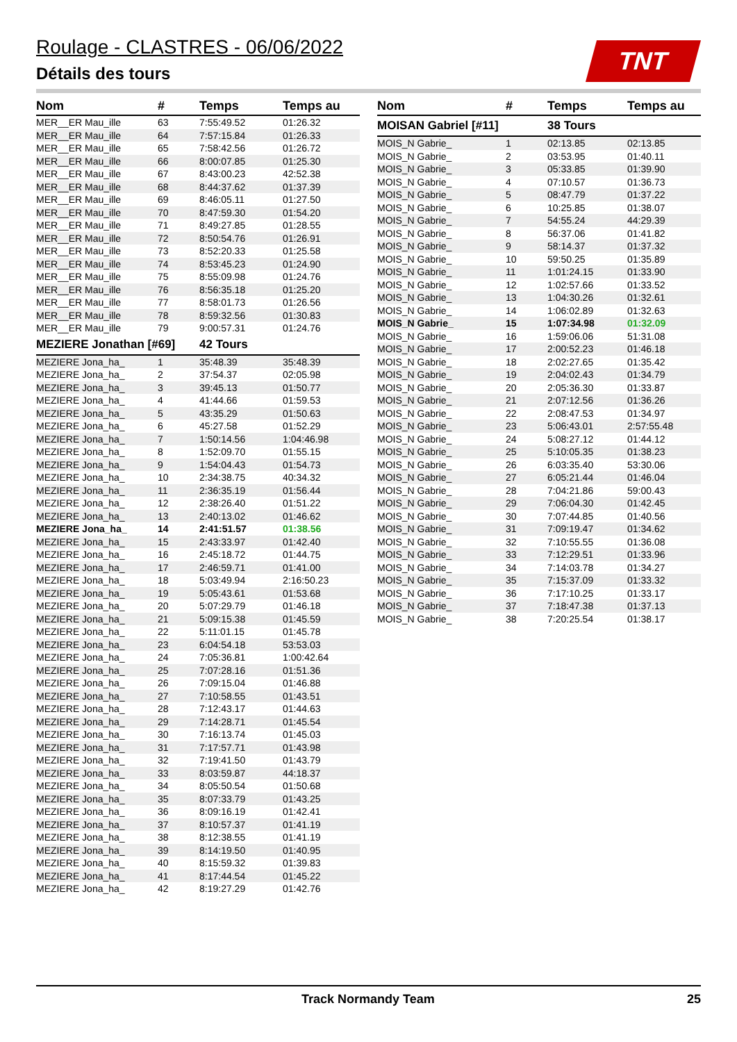Roulage - CLASTRES - 06/06/2022
Détails des tours
TNT
| Nom | # | Temps | Temps au |
| --- | --- | --- | --- |
| MER__ER Mau_ille | 63 | 7:55:49.52 | 01:26.32 |
| MER__ER Mau_ille | 64 | 7:57:15.84 | 01:26.33 |
| MER__ER Mau_ille | 65 | 7:58:42.56 | 01:26.72 |
| MER__ER Mau_ille | 66 | 8:00:07.85 | 01:25.30 |
| MER__ER Mau_ille | 67 | 8:43:00.23 | 42:52.38 |
| MER__ER Mau_ille | 68 | 8:44:37.62 | 01:37.39 |
| MER__ER Mau_ille | 69 | 8:46:05.11 | 01:27.50 |
| MER__ER Mau_ille | 70 | 8:47:59.30 | 01:54.20 |
| MER__ER Mau_ille | 71 | 8:49:27.85 | 01:28.55 |
| MER__ER Mau_ille | 72 | 8:50:54.76 | 01:26.91 |
| MER__ER Mau_ille | 73 | 8:52:20.33 | 01:25.58 |
| MER__ER Mau_ille | 74 | 8:53:45.23 | 01:24.90 |
| MER__ER Mau_ille | 75 | 8:55:09.98 | 01:24.76 |
| MER__ER Mau_ille | 76 | 8:56:35.18 | 01:25.20 |
| MER__ER Mau_ille | 77 | 8:58:01.73 | 01:26.56 |
| MER__ER Mau_ille | 78 | 8:59:32.56 | 01:30.83 |
| MER__ER Mau_ille | 79 | 9:00:57.31 | 01:24.76 |
| MEZIERE Jonathan [#69] | | 42 Tours | |
| MEZIERE Jona_ha_ | 1 | 35:48.39 | 35:48.39 |
| MEZIERE Jona_ha_ | 2 | 37:54.37 | 02:05.98 |
| MEZIERE Jona_ha_ | 3 | 39:45.13 | 01:50.77 |
| MEZIERE Jona_ha_ | 4 | 41:44.66 | 01:59.53 |
| MEZIERE Jona_ha_ | 5 | 43:35.29 | 01:50.63 |
| MEZIERE Jona_ha_ | 6 | 45:27.58 | 01:52.29 |
| MEZIERE Jona_ha_ | 7 | 1:50:14.56 | 1:04:46.98 |
| MEZIERE Jona_ha_ | 8 | 1:52:09.70 | 01:55.15 |
| MEZIERE Jona_ha_ | 9 | 1:54:04.43 | 01:54.73 |
| MEZIERE Jona_ha_ | 10 | 2:34:38.75 | 40:34.32 |
| MEZIERE Jona_ha_ | 11 | 2:36:35.19 | 01:56.44 |
| MEZIERE Jona_ha_ | 12 | 2:38:26.40 | 01:51.22 |
| MEZIERE Jona_ha_ | 13 | 2:40:13.02 | 01:46.62 |
| MEZIERE Jona_ha_ | 14 | 2:41:51.57 | 01:38.56 |
| MEZIERE Jona_ha_ | 15 | 2:43:33.97 | 01:42.40 |
| MEZIERE Jona_ha_ | 16 | 2:45:18.72 | 01:44.75 |
| MEZIERE Jona_ha_ | 17 | 2:46:59.71 | 01:41.00 |
| MEZIERE Jona_ha_ | 18 | 5:03:49.94 | 2:16:50.23 |
| MEZIERE Jona_ha_ | 19 | 5:05:43.61 | 01:53.68 |
| MEZIERE Jona_ha_ | 20 | 5:07:29.79 | 01:46.18 |
| MEZIERE Jona_ha_ | 21 | 5:09:15.38 | 01:45.59 |
| MEZIERE Jona_ha_ | 22 | 5:11:01.15 | 01:45.78 |
| MEZIERE Jona_ha_ | 23 | 6:04:54.18 | 53:53.03 |
| MEZIERE Jona_ha_ | 24 | 7:05:36.81 | 1:00:42.64 |
| MEZIERE Jona_ha_ | 25 | 7:07:28.16 | 01:51.36 |
| MEZIERE Jona_ha_ | 26 | 7:09:15.04 | 01:46.88 |
| MEZIERE Jona_ha_ | 27 | 7:10:58.55 | 01:43.51 |
| MEZIERE Jona_ha_ | 28 | 7:12:43.17 | 01:44.63 |
| MEZIERE Jona_ha_ | 29 | 7:14:28.71 | 01:45.54 |
| MEZIERE Jona_ha_ | 30 | 7:16:13.74 | 01:45.03 |
| MEZIERE Jona_ha_ | 31 | 7:17:57.71 | 01:43.98 |
| MEZIERE Jona_ha_ | 32 | 7:19:41.50 | 01:43.79 |
| MEZIERE Jona_ha_ | 33 | 8:03:59.87 | 44:18.37 |
| MEZIERE Jona_ha_ | 34 | 8:05:50.54 | 01:50.68 |
| MEZIERE Jona_ha_ | 35 | 8:07:33.79 | 01:43.25 |
| MEZIERE Jona_ha_ | 36 | 8:09:16.19 | 01:42.41 |
| MEZIERE Jona_ha_ | 37 | 8:10:57.37 | 01:41.19 |
| MEZIERE Jona_ha_ | 38 | 8:12:38.55 | 01:41.19 |
| MEZIERE Jona_ha_ | 39 | 8:14:19.50 | 01:40.95 |
| MEZIERE Jona_ha_ | 40 | 8:15:59.32 | 01:39.83 |
| MEZIERE Jona_ha_ | 41 | 8:17:44.54 | 01:45.22 |
| MEZIERE Jona_ha_ | 42 | 8:19:27.29 | 01:42.76 |
| Nom | # | Temps | Temps au |
| --- | --- | --- | --- |
| MOISAN Gabriel [#11] | | 38 Tours | |
| MOIS_N Gabrie_ | 1 | 02:13.85 | 02:13.85 |
| MOIS_N Gabrie_ | 2 | 03:53.95 | 01:40.11 |
| MOIS_N Gabrie_ | 3 | 05:33.85 | 01:39.90 |
| MOIS_N Gabrie_ | 4 | 07:10.57 | 01:36.73 |
| MOIS_N Gabrie_ | 5 | 08:47.79 | 01:37.22 |
| MOIS_N Gabrie_ | 6 | 10:25.85 | 01:38.07 |
| MOIS_N Gabrie_ | 7 | 54:55.24 | 44:29.39 |
| MOIS_N Gabrie_ | 8 | 56:37.06 | 01:41.82 |
| MOIS_N Gabrie_ | 9 | 58:14.37 | 01:37.32 |
| MOIS_N Gabrie_ | 10 | 59:50.25 | 01:35.89 |
| MOIS_N Gabrie_ | 11 | 1:01:24.15 | 01:33.90 |
| MOIS_N Gabrie_ | 12 | 1:02:57.66 | 01:33.52 |
| MOIS_N Gabrie_ | 13 | 1:04:30.26 | 01:32.61 |
| MOIS_N Gabrie_ | 14 | 1:06:02.89 | 01:32.63 |
| MOIS_N Gabrie_ | 15 | 1:07:34.98 | 01:32.09 |
| MOIS_N Gabrie_ | 16 | 1:59:06.06 | 51:31.08 |
| MOIS_N Gabrie_ | 17 | 2:00:52.23 | 01:46.18 |
| MOIS_N Gabrie_ | 18 | 2:02:27.65 | 01:35.42 |
| MOIS_N Gabrie_ | 19 | 2:04:02.43 | 01:34.79 |
| MOIS_N Gabrie_ | 20 | 2:05:36.30 | 01:33.87 |
| MOIS_N Gabrie_ | 21 | 2:07:12.56 | 01:36.26 |
| MOIS_N Gabrie_ | 22 | 2:08:47.53 | 01:34.97 |
| MOIS_N Gabrie_ | 23 | 5:06:43.01 | 2:57:55.48 |
| MOIS_N Gabrie_ | 24 | 5:08:27.12 | 01:44.12 |
| MOIS_N Gabrie_ | 25 | 5:10:05.35 | 01:38.23 |
| MOIS_N Gabrie_ | 26 | 6:03:35.40 | 53:30.06 |
| MOIS_N Gabrie_ | 27 | 6:05:21.44 | 01:46.04 |
| MOIS_N Gabrie_ | 28 | 7:04:21.86 | 59:00.43 |
| MOIS_N Gabrie_ | 29 | 7:06:04.30 | 01:42.45 |
| MOIS_N Gabrie_ | 30 | 7:07:44.85 | 01:40.56 |
| MOIS_N Gabrie_ | 31 | 7:09:19.47 | 01:34.62 |
| MOIS_N Gabrie_ | 32 | 7:10:55.55 | 01:36.08 |
| MOIS_N Gabrie_ | 33 | 7:12:29.51 | 01:33.96 |
| MOIS_N Gabrie_ | 34 | 7:14:03.78 | 01:34.27 |
| MOIS_N Gabrie_ | 35 | 7:15:37.09 | 01:33.32 |
| MOIS_N Gabrie_ | 36 | 7:17:10.25 | 01:33.17 |
| MOIS_N Gabrie_ | 37 | 7:18:47.38 | 01:37.13 |
| MOIS_N Gabrie_ | 38 | 7:20:25.54 | 01:38.17 |
Track Normandy Team 25